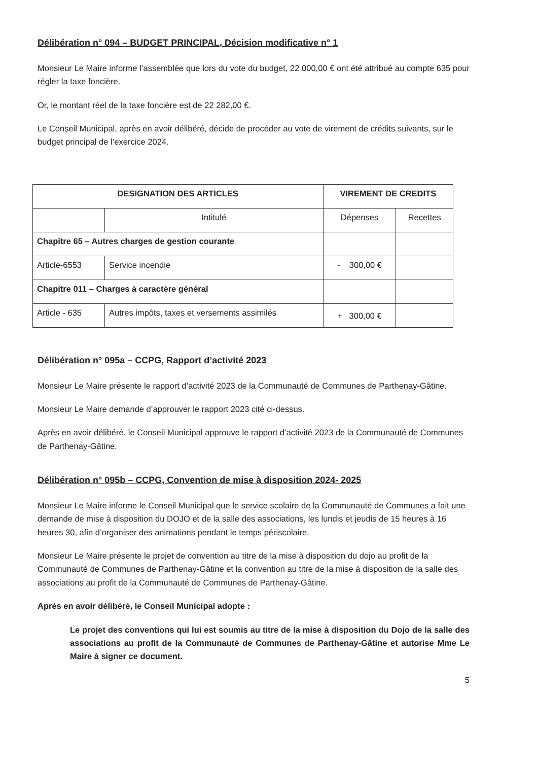Délibération n° 094 – BUDGET PRINCIPAL, Décision modificative n° 1
Monsieur Le Maire informe l’assemblée que lors du vote du budget, 22 000,00 € ont été attribué au compte 635 pour régler la taxe foncière.
Or, le montant réel de la taxe foncière est de 22 282,00 €.
Le Conseil Municipal, après en avoir délibéré, décide de procéder au vote de virement de crédits suivants, sur le budget principal de l’exercice 2024.
| DESIGNATION DES ARTICLES | | VIREMENT DE CREDITS | |
| --- | --- | --- | --- |
| | Intitulé | Dépenses | Recettes |
| Chapitre 65 – Autres charges de gestion courante | | | |
| Article-6553 | Service incendie | - 300,00 € | |
| Chapitre 011 – Charges à caractère général | | | |
| Article - 635 | Autres impôts, taxes et versements assimilés | + 300,00 € | |
Délibération n° 095a – CCPG, Rapport d’activité 2023
Monsieur Le Maire présente le rapport d’activité 2023 de la Communauté de Communes de Parthenay-Gâtine.
Monsieur Le Maire demande d’approuver le rapport 2023 cité ci-dessus.
Après en avoir délibéré, le Conseil Municipal approuve le rapport d’activité 2023 de la Communauté de Communes de Parthenay-Gâtine.
Délibération n° 095b – CCPG, Convention de mise à disposition 2024- 2025
Monsieur Le Maire informe le Conseil Municipal que le service scolaire de la Communauté de Communes a fait une demande de mise à disposition du DOJO et de la salle des associations, les lundis et jeudis de 15 heures à 16 heures 30, afin d’organiser des animations pendant le temps périscolaire.
Monsieur Le Maire présente le projet de convention au titre de la mise à disposition du dojo au profit de la Communauté de Communes de Parthenay-Gâtine et la convention au titre de la mise à disposition de la salle des associations au profit de la Communauté de Communes de Parthenay-Gâtine.
Après en avoir délibéré, le Conseil Municipal adopte :
Le projet des conventions qui lui est soumis au titre de la mise à disposition du Dojo de la salle des associations au profit de la Communauté de Communes de Parthenay-Gâtine et autorise Mme Le Maire à signer ce document.
5